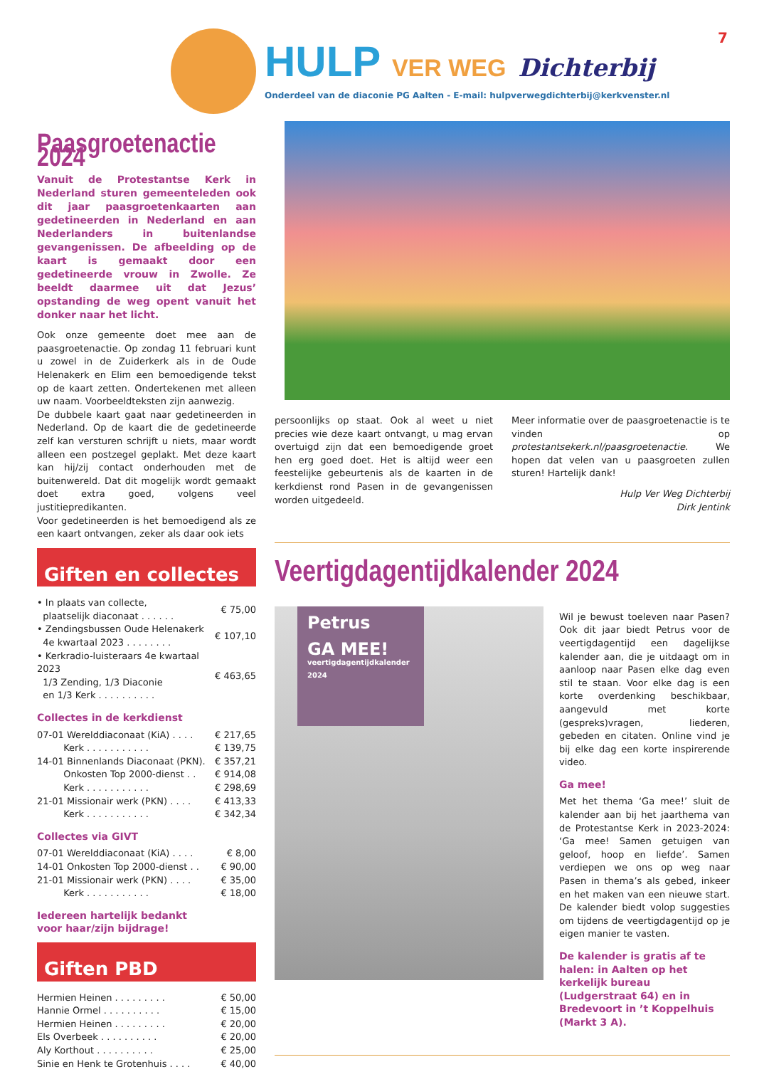7
HULP VER WEG Dichterbij
Onderdeel van de diaconie PG Aalten - E-mail: hulpverwegdichterbij@kerkvenster.nl
Paasgroetenactie 2024
Vanuit de Protestantse Kerk in Nederland sturen gemeenteleden ook dit jaar paasgroetenkaarten aan gedetineerden in Nederland en aan Nederlanders in buitenlandse gevangenissen. De afbeelding op de kaart is gemaakt door een gedetineerde vrouw in Zwolle. Ze beeldt daarmee uit dat Jezus’ opstanding de weg opent vanuit het donker naar het licht.
Ook onze gemeente doet mee aan de paasgroetenactie. Op zondag 11 februari kunt u zowel in de Zuiderkerk als in de Oude Helenakerk en Elim een bemoedigende tekst op de kaart zetten. Ondertekenen met alleen uw naam. Voorbeeldteksten zijn aanwezig.
De dubbele kaart gaat naar gedetineerden in Nederland. Op de kaart die de gedetineerde zelf kan versturen schrijft u niets, maar wordt alleen een postzegel geplakt. Met deze kaart kan hij/zij contact onderhouden met de buitenwereld. Dat dit mogelijk wordt gemaakt doet extra goed, volgens veel justitiepredikanten.
Voor gedetineerden is het bemoedigend als ze een kaart ontvangen, zeker als daar ook iets
Giften en collectes
| • In plaats van collecte, plaatselijk diaconaat . . . . . . | € 75,00 |
| • Zendingsbussen Oude Helenakerk 4e kwartaal 2023 . . . . . . . . | € 107,10 |
| • Kerkradio-luisteraars 4e kwartaal 2023 1/3 Zending, 1/3 Diaconie en 1/3 Kerk . . . . . . . . . . | € 463,65 |
Collectes in de kerkdienst
| 07-01 Werelddiaconaat (KiA) . . . . | € 217,65 |
| Kerk . . . . . . . . . . . | € 139,75 |
| 14-01 Binnenlands Diaconaat (PKN). | € 357,21 |
| Onkosten Top 2000-dienst . . | € 914,08 |
| Kerk . . . . . . . . . . . | € 298,69 |
| 21-01 Missionair werk (PKN) . . . . | € 413,33 |
| Kerk . . . . . . . . . . . | € 342,34 |
Collectes via GIVT
| 07-01 Werelddiaconaat (KiA) . . . . | € 8,00 |
| 14-01 Onkosten Top 2000-dienst . . | € 90,00 |
| 21-01 Missionair werk (PKN) . . . . | € 35,00 |
| Kerk . . . . . . . . . . . | € 18,00 |
Iedereen hartelijk bedankt
voor haar/zijn bijdrage!
Giften PBD
| Hermien Heinen . . . . . . . . . | € 50,00 |
| Hannie Ormel . . . . . . . . . . | € 15,00 |
| Hermien Heinen . . . . . . . . . | € 20,00 |
| Els Overbeek . . . . . . . . . . | € 20,00 |
| Aly Korthout . . . . . . . . . . | € 25,00 |
| Sinie en Henk te Grotenhuis . . . . | € 40,00 |
persoonlijks op staat. Ook al weet u niet precies wie deze kaart ontvangt, u mag ervan overtuigd zijn dat een bemoedigende groet hen erg goed doet. Het is altijd weer een feestelijke gebeurtenis als de kaarten in de kerkdienst rond Pasen in de gevangenissen worden uitgedeeld.
Meer informatie over de paasgroetenactie is te vinden op protestantsekerk.nl/paasgroetenactie. We hopen dat velen van u paasgroeten zullen sturen! Hartelijk dank!
Hulp Ver Weg Dichterbij
Dirk Jentink
Veertigdagentijdkalender 2024
Petrus
GA MEE!
veertigdagentijdkalender 2024
Wil je bewust toeleven naar Pasen? Ook dit jaar biedt Petrus voor de veertigdagentijd een dagelijkse kalender aan, die je uitdaagt om in aanloop naar Pasen elke dag even stil te staan. Voor elke dag is een korte overdenking beschikbaar, aangevuld met korte (gespreks)vragen, liederen, gebeden en citaten. Online vind je bij elke dag een korte inspirerende video.
Ga mee!
Met het thema ‘Ga mee!’ sluit de kalender aan bij het jaarthema van de Protestantse Kerk in 2023-2024: ‘Ga mee! Samen getuigen van geloof, hoop en liefde’. Samen verdiepen we ons op weg naar Pasen in thema’s als gebed, inkeer en het maken van een nieuwe start. De kalender biedt volop suggesties om tijdens de veertigdagentijd op je eigen manier te vasten.
De kalender is gratis af te halen: in Aalten op het kerkelijk bureau (Ludgerstraat 64) en in Bredevoort in ’t Koppelhuis (Markt 3 A).